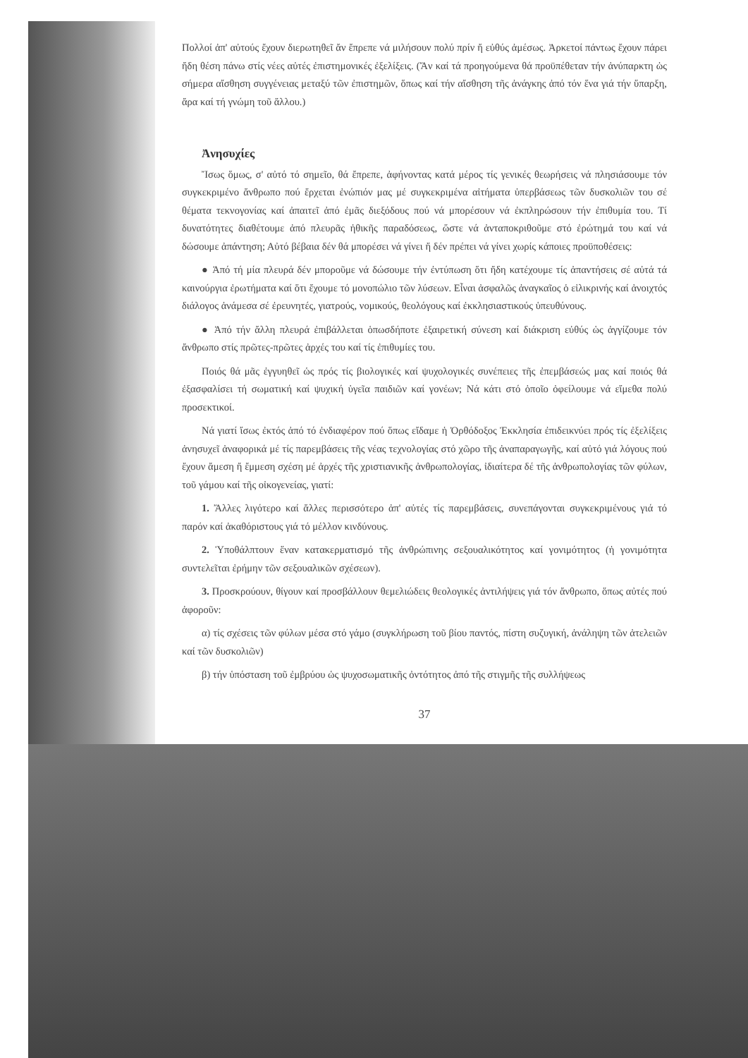Πολλοί ἀπ' αὐτούς ἔχουν διερωτηθεῖ ἄν ἔπρεπε νά μιλήσουν πολύ πρίν ἤ εὐθύς ἀμέσως. Ἀρκετοί πάντως ἔχουν πάρει ἤδη θέση πάνω στίς νέες αὐτές ἐπιστημονικές ἐξελίξεις. (Ἄν καί τά προηγούμενα θά προϋπέθεταν τήν ἀνύπαρκτη ὡς σήμερα αἴσθηση συγγένειας μεταξύ τῶν ἐπιστημῶν, ὅπως καί τήν αἴσθηση τῆς ἀνάγκης ἀπό τόν ἕνα γιά τήν ὕπαρξη, ἄρα καί τή γνώμη τοῦ ἄλλου.)
Ἀνησυχίες
Ἴσως ὅμως, σ' αὐτό τό σημεῖο, θά ἔπρεπε, ἀφήνοντας κατά μέρος τίς γενικές θεωρήσεις νά πλησιάσουμε τόν συγκεκριμένο ἄνθρωπο πού ἔρχεται ἐνώπιόν μας μέ συγκεκριμένα αἰτήματα ὑπερβάσεως τῶν δυσκολιῶν του σέ θέματα τεκνογονίας καί ἀπαιτεῖ ἀπό ἐμᾶς διεξόδους πού νά μπορέσουν νά ἐκπληρώσουν τήν ἐπιθυμία του. Τί δυνατότητες διαθέτουμε ἀπό πλευρᾶς ἠθικῆς παραδόσεως, ὥστε νά ἀνταποκριθοῦμε στό ἐρώτημά του καί νά δώσουμε ἀπάντηση; Αὐτό βέβαια δέν θά μπορέσει νά γίνει ἤ δέν πρέπει νά γίνει χωρίς κάποιες προϋποθέσεις:
● Ἀπό τή μία πλευρά δέν μποροῦμε νά δώσουμε τήν ἐντύπωση ὅτι ἤδη κατέχουμε τίς ἀπαντήσεις σέ αὐτά τά καινούργια ἐρωτήματα καί ὅτι ἔχουμε τό μονοπώλιο τῶν λύσεων. Εἶναι ἀσφαλῶς ἀναγκαῖος ὁ εἰλικρινής καί ἀνοιχτός διάλογος ἀνάμεσα σέ ἐρευνητές, γιατρούς, νομικούς, θεολόγους καί ἐκκλησιαστικούς ὑπευθύνους.
● Ἀπό τήν ἄλλη πλευρά ἐπιβάλλεται ὁπωσδήποτε ἐξαιρετική σύνεση καί διάκριση εὐθύς ὡς ἀγγίζουμε τόν ἄνθρωπο στίς πρῶτες-πρῶτες ἀρχές του καί τίς ἐπιθυμίες του.
Ποιός θά μᾶς ἐγγυηθεῖ ὡς πρός τίς βιολογικές καί ψυχολογικές συνέπειες τῆς ἐπεμβάσεώς μας καί ποιός θά ἐξασφαλίσει τή σωματική καί ψυχική ὑγεῖα παιδιῶν καί γονέων; Νά κάτι στό ὁποῖο ὀφείλουμε νά εἴμεθα πολύ προσεκτικοί.
Νά γιατί ἴσως ἐκτός ἀπό τό ἐνδιαφέρον πού ὅπως εἴδαμε ἡ Ὀρθόδοξος Ἐκκλησία ἐπιδεικνύει πρός τίς ἐξελίξεις ἀνησυχεῖ ἀναφορικά μέ τίς παρεμβάσεις τῆς νέας τεχνολογίας στό χῶρο τῆς ἀναπαραγωγῆς, καί αὐτό γιά λόγους πού ἔχουν ἄμεση ἤ ἔμμεση σχέση μέ ἀρχές τῆς χριστιανικῆς ἀνθρωπολογίας, ἰδιαίτερα δέ τῆς ἀνθρωπολογίας τῶν φύλων, τοῦ γάμου καί τῆς οἰκογενείας, γιατί:
1. Ἄλλες λιγότερο καί ἄλλες περισσότερο ἀπ' αὐτές τίς παρεμβάσεις, συνεπάγονται συγκεκριμένους γιά τό παρόν καί ἀκαθόριστους γιά τό μέλλον κινδύνους.
2. Ὑποθάλπτουν ἕναν κατακερματισμό τῆς ἀνθρώπινης σεξουαλικότητος καί γονιμότητος (ἡ γονιμότητα συντελεῖται ἐρήμην τῶν σεξουαλικῶν σχέσεων).
3. Προσκρούουν, θίγουν καί προσβάλλουν θεμελιώδεις θεολογικές ἀντιλήψεις γιά τόν ἄνθρωπο, ὅπως αὐτές πού ἀφοροῦν:
α) τίς σχέσεις τῶν φύλων μέσα στό γάμο (συγκλήρωση τοῦ βίου παντός, πίστη συζυγική, ἀνάληψη τῶν ἀτελειῶν καί τῶν δυσκολιῶν)
β) τήν ὑπόσταση τοῦ ἐμβρύου ὡς ψυχοσωματικῆς ὀντότητος ἀπό τῆς στιγμῆς τῆς συλλήψεως
37